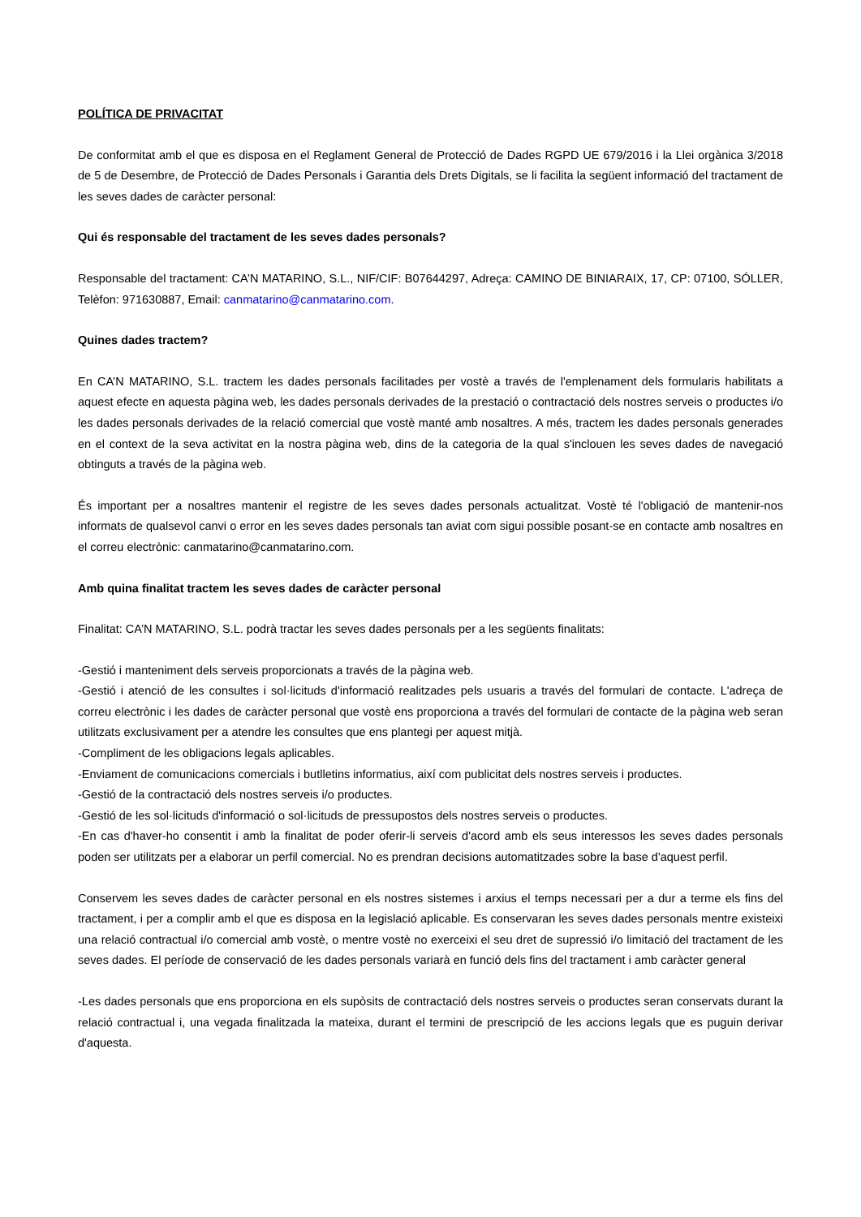POLÍTICA DE PRIVACITAT
De conformitat amb el que es disposa en el Reglament General de Protecció de Dades RGPD UE 679/2016 i la Llei orgànica 3/2018 de 5 de Desembre, de Protecció de Dades Personals i Garantia dels Drets Digitals, se li facilita la següent informació del tractament de les seves dades de caràcter personal:
Qui és responsable del tractament de les seves dades personals?
Responsable del tractament: CA’N MATARINO, S.L., NIF/CIF: B07644297, Adreça: CAMINO DE BINIARAIX, 17, CP: 07100, SÓLLER, Telèfon: 971630887, Email: canmatarino@canmatarino.com.
Quines dades tractem?
En CA’N MATARINO, S.L. tractem les dades personals facilitades per vostè a través de l'emplenament dels formularis habilitats a aquest efecte en aquesta pàgina web, les dades personals derivades de la prestació o contractació dels nostres serveis o productes i/o les dades personals derivades de la relació comercial que vostè manté amb nosaltres. A més, tractem les dades personals generades en el context de la seva activitat en la nostra pàgina web, dins de la categoria de la qual s'inclouen les seves dades de navegació obtinguts a través de la pàgina web.
És important per a nosaltres mantenir el registre de les seves dades personals actualitzat. Vostè té l'obligació de mantenir-nos informats de qualsevol canvi o error en les seves dades personals tan aviat com sigui possible posant-se en contacte amb nosaltres en el correu electrònic: canmatarino@canmatarino.com.
Amb quina finalitat tractem les seves dades de caràcter personal
Finalitat: CA’N MATARINO, S.L. podrà tractar les seves dades personals per a les següents finalitats:
-Gestió i manteniment dels serveis proporcionats a través de la pàgina web.
-Gestió i atenció de les consultes i sol·licituds d'informació realitzades pels usuaris a través del formulari de contacte. L'adreça de correu electrònic i les dades de caràcter personal que vostè ens proporciona a través del formulari de contacte de la pàgina web seran utilitzats exclusivament per a atendre les consultes que ens plantegi per aquest mitjà.
-Compliment de les obligacions legals aplicables.
-Enviament de comunicacions comercials i butlletins informatius, així com publicitat dels nostres serveis i productes.
-Gestió de la contractació dels nostres serveis i/o productes.
-Gestió de les sol·licituds d'informació o sol·licituds de pressupostos dels nostres serveis o productes.
-En cas d'haver-ho consentit i amb la finalitat de poder oferir-li serveis d'acord amb els seus interessos les seves dades personals poden ser utilitzats per a elaborar un perfil comercial. No es prendran decisions automatitzades sobre la base d'aquest perfil.
Conservem les seves dades de caràcter personal en els nostres sistemes i arxius el temps necessari per a dur a terme els fins del tractament, i per a complir amb el que es disposa en la legislació aplicable. Es conservaran les seves dades personals mentre existeixi una relació contractual i/o comercial amb vostè, o mentre vostè no exerceixi el seu dret de supressió i/o limitació del tractament de les seves dades. El període de conservació de les dades personals variarà en funció dels fins del tractament i amb caràcter general
-Les dades personals que ens proporciona en els supòsits de contractació dels nostres serveis o productes seran conservats durant la relació contractual i, una vegada finalitzada la mateixa, durant el termini de prescripció de les accions legals que es puguin derivar d'aquesta.